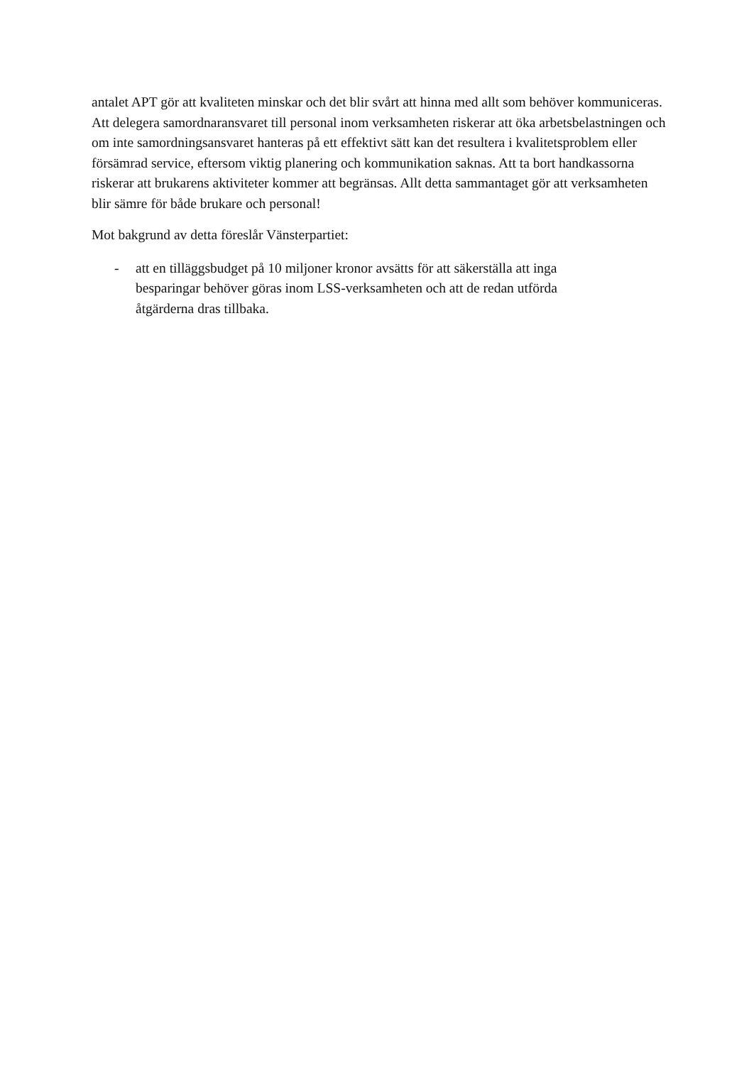antalet APT gör att kvaliteten minskar och det blir svårt att hinna med allt som behöver kommuniceras. Att delegera samordnaransvaret till personal inom verksamheten riskerar att öka arbetsbelastningen och om inte samordningsansvaret hanteras på ett effektivt sätt kan det resultera i kvalitetsproblem eller försämrad service, eftersom viktig planering och kommunikation saknas. Att ta bort handkassorna riskerar att brukarens aktiviteter kommer att begränsas. Allt detta sammantaget gör att verksamheten blir sämre för både brukare och personal!
Mot bakgrund av detta föreslår Vänsterpartiet:
- att en tilläggsbudget på 10 miljoner kronor avsätts för att säkerställa att inga besparingar behöver göras inom LSS-verksamheten och att de redan utförda åtgärderna dras tillbaka.